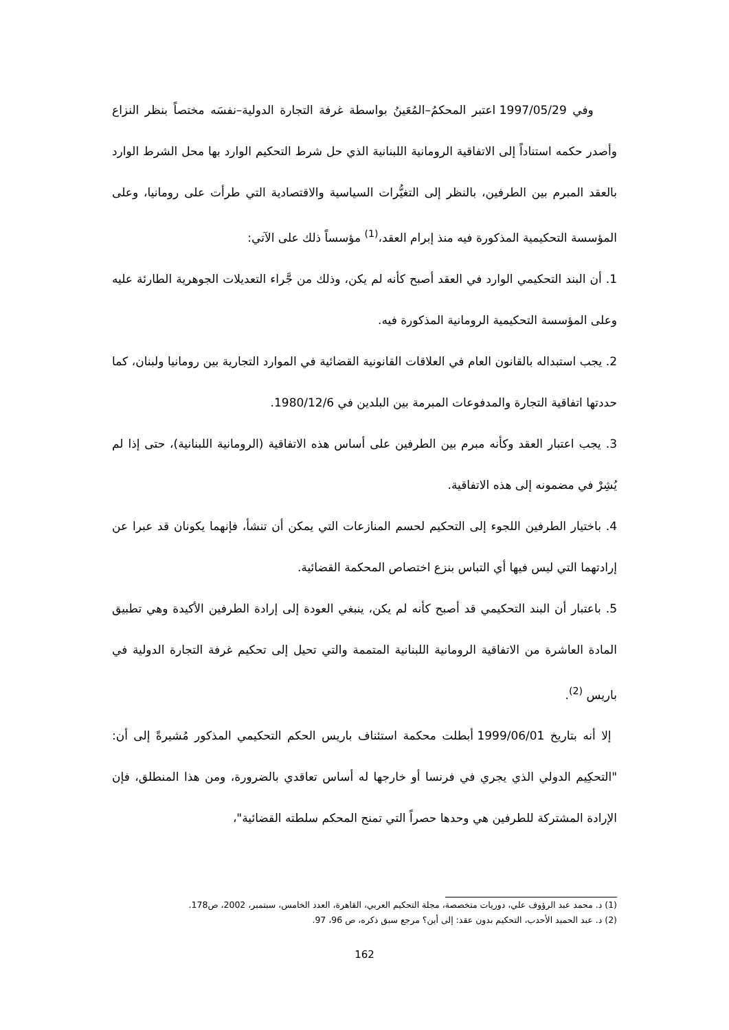وفي 1997/05/29 اعتبر المحكمُ–المُعَينُ بواسطة غرفة التجارة الدولية–نفسَه مختصاً بنظر النزاع وأصدر حكمه استناداً إلى الاتفاقية الرومانية اللبنانية الذي حل شرط التحكيم الوارد بها محل الشرط الوارد بالعقد المبرم بين الطرفين، بالنظر إلى التغيُّرات السياسية والاقتصادية التي طرأت على رومانيا، وعلى المؤسسة التحكيمية المذكورة فيه منذ إبرام العقد،<sup>(1)</sup> مؤسساً ذلك على الآتي:
1. أن البند التحكيمي الوارد في العقد أصبح كأنه لم يكن، وذلك من جَّراء التعديلات الجوهرية الطارئة عليه وعلى المؤسسة التحكيمية الرومانية المذكورة فيه.
2. يجب استبداله بالقانون العام في العلاقات القانونية القضائية في الموارد التجارية بين رومانيا ولبنان، كما حددتها اتفاقية التجارة والمدفوعات المبرمة بين البلدين في 1980/12/6.
3. يجب اعتبار العقد وكأنه مبرم بين الطرفين على أساس هذه الاتفاقية (الرومانية اللبنانية)، حتى إذا لم يُشِرْ في مضمونه إلى هذه الاتفاقية.
4. باختيار الطرفين اللجوء إلى التحكيم لحسم المنازعات التي يمكن أن تنشأ، فإنهما يكونان قد عبرا عن إرادتهما التي ليس فيها أي التباس بنزع اختصاص المحكمة القضائية.
5. باعتبار أن البند التحكيمي قد أصبح كأنه لم يكن، ينبغي العودة إلى إرادة الطرفين الأكيدة وهي تطبيق المادة العاشرة من الاتفاقية الرومانية اللبنانية المتممة والتي تحيل إلى تحكيم غرفة التجارة الدولية في باريس <sup>(2)</sup>.
إلا أنه بتاريخ 1999/06/01 أبطلت محكمة استئناف باريس الحكم التحكيمي المذكور مُشيرةً إلى أن: "التحكِيم الدولي الذي يجري في فرنسا أو خارجها له أساس تعاقدي بالضرورة، ومن هذا المنطلق، فإن الإرادة المشتركة للطرفين هي وحدها حصراً التي تمنح المحكم سلطته القضائية"،
(1) د. محمد عبد الرؤوف علي، دوريات متخصصة، مجلة التحكيم العربي، القاهرة، العدد الخامس، سبتمبر، 2002، ص178.
(2) د. عبد الحميد الأحدب، التحكيم بدون عقد: إلى أين؟ مرجع سبق ذكره، ص 96، 97.
162